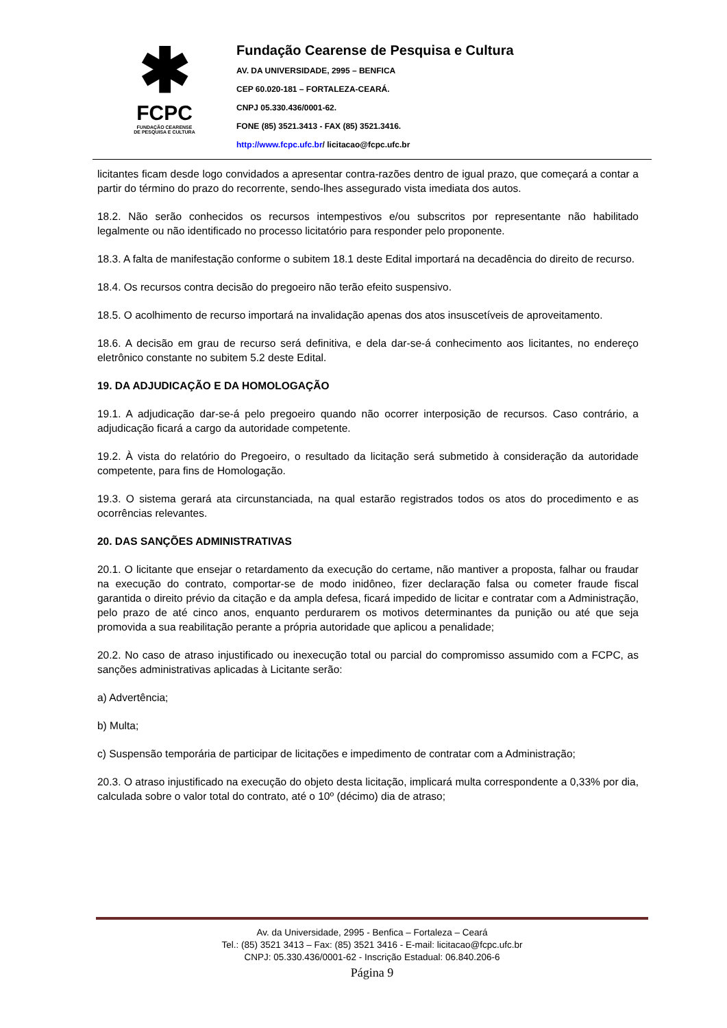✱
FCPC
FUNDAÇÃO CEARENSE
DE PESQUISA E CULTURA
Fundação Cearense de Pesquisa e Cultura
AV. DA UNIVERSIDADE, 2995 – BENFICA
CEP 60.020-181 – FORTALEZA-CEARÁ.
CNPJ 05.330.436/0001-62.
FONE (85) 3521.3413 - FAX (85) 3521.3416.
http://www.fcpc.ufc.br/ licitacao@fcpc.ufc.br
licitantes ficam desde logo convidados a apresentar contra-razões dentro de igual prazo, que começará a contar a partir do término do prazo do recorrente, sendo-lhes assegurado vista imediata dos autos.
18.2. Não serão conhecidos os recursos intempestivos e/ou subscritos por representante não habilitado legalmente ou não identificado no processo licitatório para responder pelo proponente.
18.3. A falta de manifestação conforme o subitem 18.1 deste Edital importará na decadência do direito de recurso.
18.4. Os recursos contra decisão do pregoeiro não terão efeito suspensivo.
18.5. O acolhimento de recurso importará na invalidação apenas dos atos insuscetíveis de aproveitamento.
18.6. A decisão em grau de recurso será definitiva, e dela dar-se-á conhecimento aos licitantes, no endereço eletrônico constante no subitem 5.2 deste Edital.
19. DA ADJUDICAÇÃO E DA HOMOLOGAÇÃO
19.1. A adjudicação dar-se-á pelo pregoeiro quando não ocorrer interposição de recursos. Caso contrário, a adjudicação ficará a cargo da autoridade competente.
19.2. À vista do relatório do Pregoeiro, o resultado da licitação será submetido à consideração da autoridade competente, para fins de Homologação.
19.3. O sistema gerará ata circunstanciada, na qual estarão registrados todos os atos do procedimento e as ocorrências relevantes.
20. DAS SANÇÕES ADMINISTRATIVAS
20.1. O licitante que ensejar o retardamento da execução do certame, não mantiver a proposta, falhar ou fraudar na execução do contrato, comportar-se de modo inidôneo, fizer declaração falsa ou cometer fraude fiscal garantida o direito prévio da citação e da ampla defesa, ficará impedido de licitar e contratar com a Administração, pelo prazo de até cinco anos, enquanto perdurarem os motivos determinantes da punição ou até que seja promovida a sua reabilitação perante a própria autoridade que aplicou a penalidade;
20.2. No caso de atraso injustificado ou inexecução total ou parcial do compromisso assumido com a FCPC, as sanções administrativas aplicadas à Licitante serão:
a) Advertência;
b) Multa;
c) Suspensão temporária de participar de licitações e impedimento de contratar com a Administração;
20.3. O atraso injustificado na execução do objeto desta licitação, implicará multa correspondente a 0,33% por dia, calculada sobre o valor total do contrato, até o 10º (décimo) dia de atraso;
Av. da Universidade, 2995 - Benfica – Fortaleza – Ceará
Tel.: (85) 3521 3413 – Fax: (85) 3521 3416 - E-mail: licitacao@fcpc.ufc.br
CNPJ: 05.330.436/0001-62 - Inscrição Estadual: 06.840.206-6
Página 9